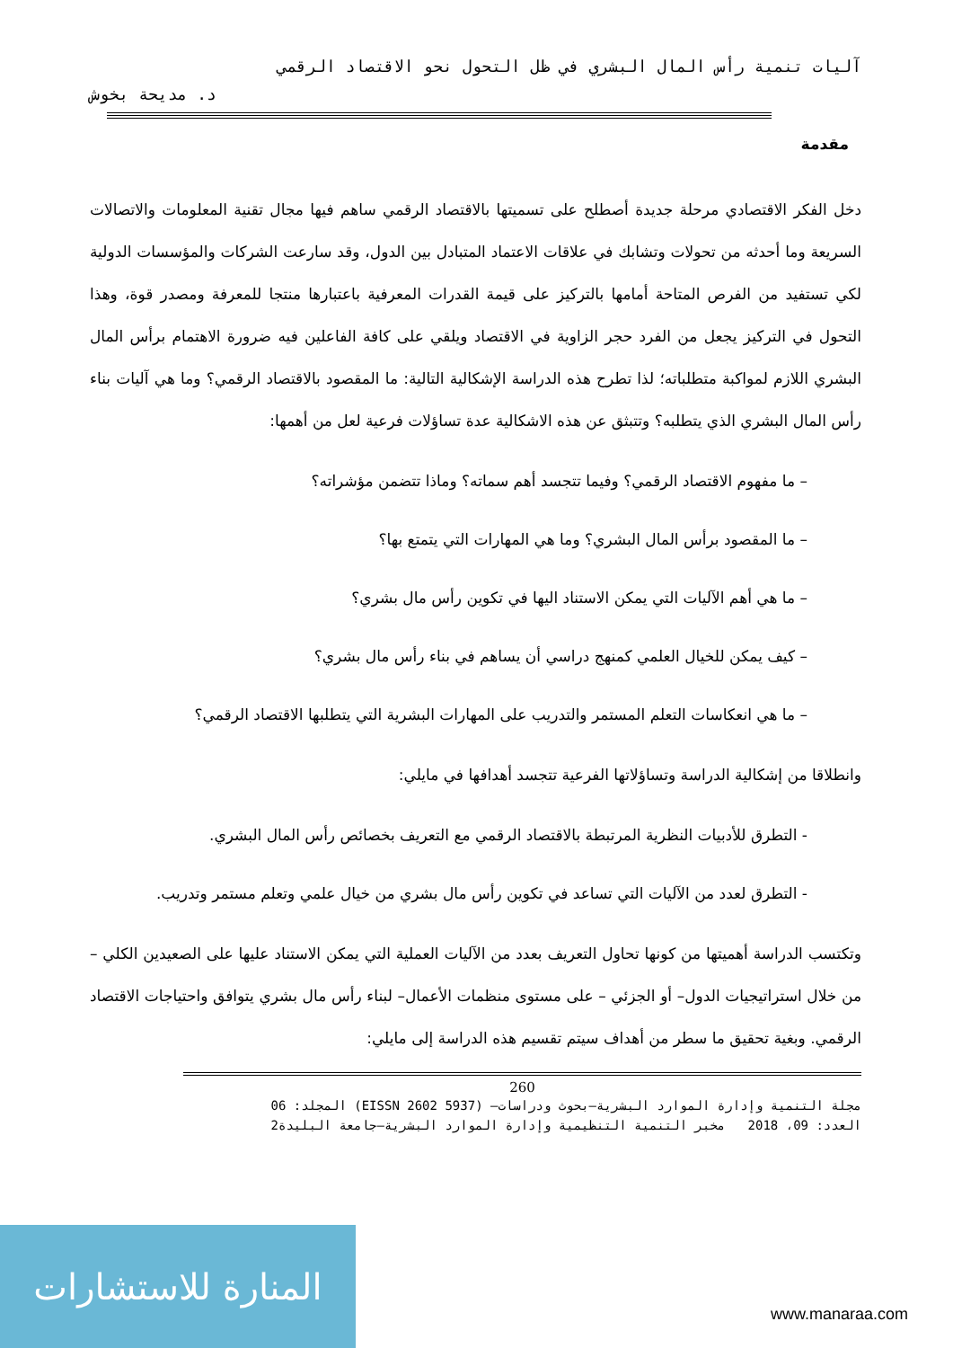آليات تنمية رأس المال البشري في ظل التحول نحو الاقتصاد الرقمي
د. مديحة بخوش
مقدمة
دخل الفكر الاقتصادي مرحلة جديدة أصطلح على تسميتها بالاقتصاد الرقمي ساهم فيها مجال تقنية المعلومات والاتصالات السريعة وما أحدثه من تحولات وتشابك في علاقات الاعتماد المتبادل بين الدول، وقد سارعت الشركات والمؤسسات الدولية لكي تستفيد من الفرص المتاحة أمامها بالتركيز على قيمة القدرات المعرفية باعتبارها منتجا للمعرفة ومصدر قوة، وهذا التحول في التركيز يجعل من الفرد حجر الزاوية في الاقتصاد ويلقي على كافة الفاعلين فيه ضرورة الاهتمام برأس المال البشري اللازم لمواكبة متطلباته؛ لذا تطرح هذه الدراسة الإشكالية التالية: ما المقصود بالاقتصاد الرقمي؟ وما هي آليات بناء رأس المال البشري الذي يتطلبه؟ وتتبثق عن هذه الاشكالية عدة تساؤلات فرعية لعل من أهمها:
– ما مفهوم الاقتصاد الرقمي؟ وفيما تتجسد أهم سماته؟ وماذا تتضمن مؤشراته؟
– ما المقصود برأس المال البشري؟ وما هي المهارات التي يتمتع بها؟
– ما هي أهم الآليات التي يمكن الاستناد اليها في تكوين رأس مال بشري؟
– كيف يمكن للخيال العلمي كمنهج دراسي أن يساهم في بناء رأس مال بشري؟
– ما هي انعكاسات التعلم المستمر والتدريب على المهارات البشرية التي يتطلبها الاقتصاد الرقمي؟
وانطلاقا من إشكالية الدراسة وتساؤلاتها الفرعية تتجسد أهدافها في مايلي:
- التطرق للأدبيات النظرية المرتبطة بالاقتصاد الرقمي مع التعريف بخصائص رأس المال البشري.
- التطرق لعدد من الآليات التي تساعد في تكوين رأس مال بشري من خيال علمي وتعلم مستمر وتدريب.
وتكتسب الدراسة أهميتها من كونها تحاول التعريف بعدد من الآليات العملية التي يمكن الاستناد عليها على الصعيدين الكلي – من خلال استراتيجيات الدول– أو الجزئي – على مستوى منظمات الأعمال– لبناء رأس مال بشري يتوافق واحتياجات الاقتصاد الرقمي. وبغية تحقيق ما سطر من أهداف سيتم تقسيم هذه الدراسة إلى مايلي:
260
مجلة التنمية وإدارة الموارد البشرية–بحوث ودراسات– (EISSN 2602 5937) المجلد: 06
العدد: 09، 2018 مخبر التنمية التنظيمية وإدارة الموارد البشرية–جامعة البليدة2
المنارة للاستشارات
www.manaraa.com